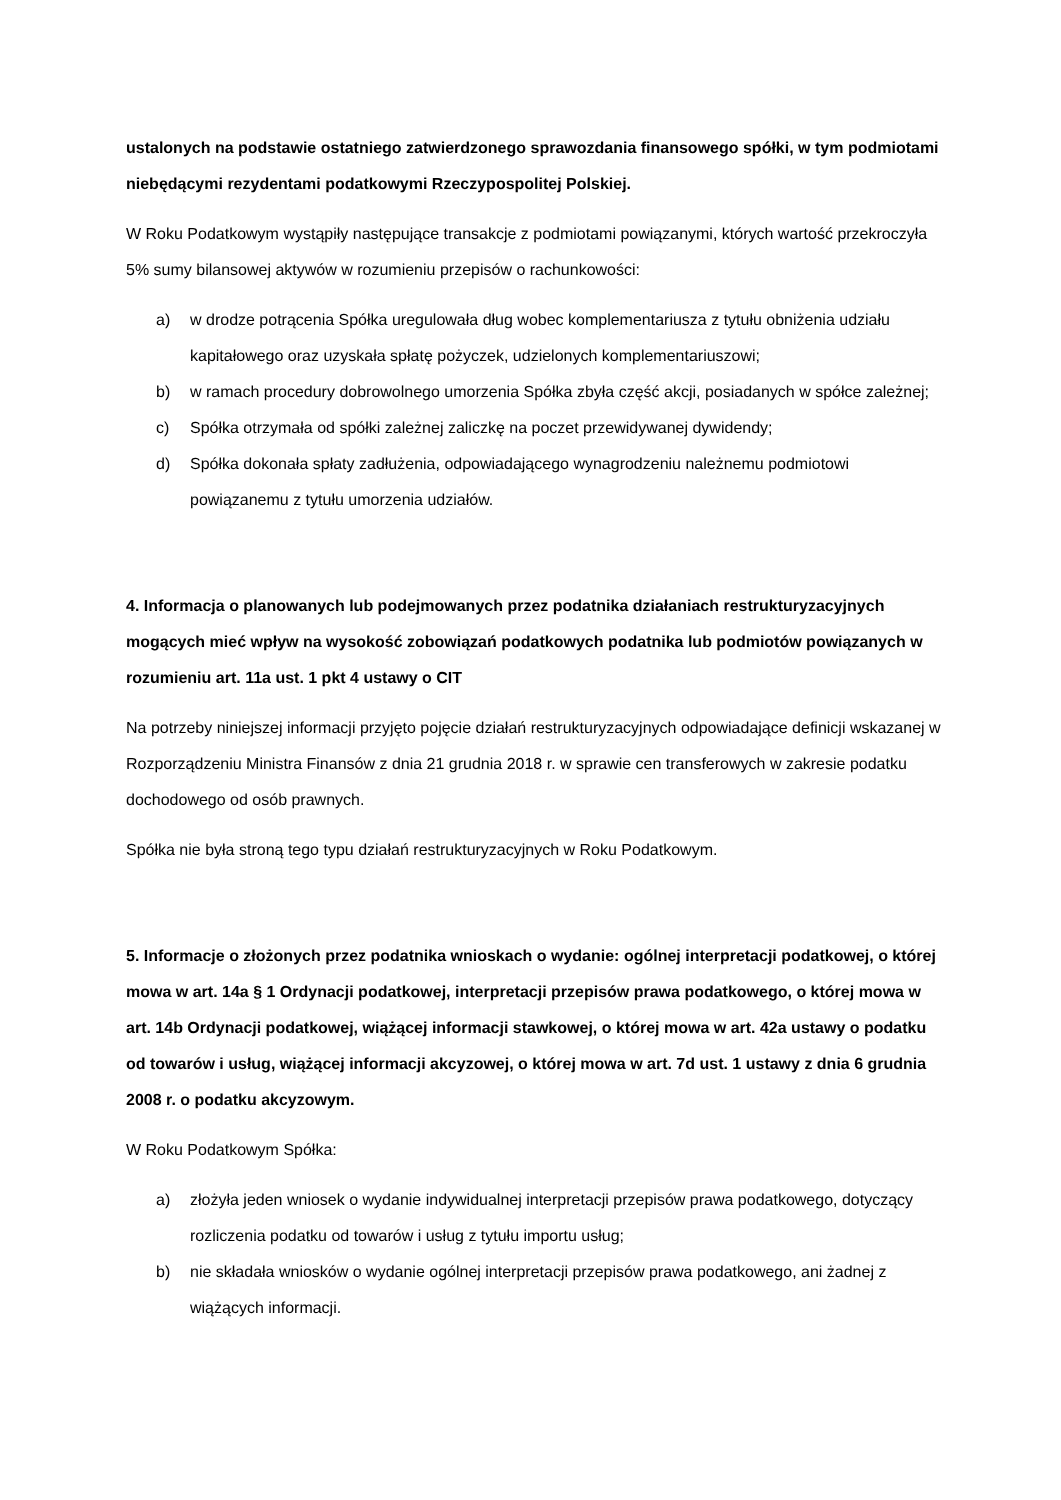ustalonych na podstawie ostatniego zatwierdzonego sprawozdania finansowego spółki, w tym podmiotami niebędącymi rezydentami podatkowymi Rzeczypospolitej Polskiej.
W Roku Podatkowym wystąpiły następujące transakcje z podmiotami powiązanymi, których wartość przekroczyła 5% sumy bilansowej aktywów w rozumieniu przepisów o rachunkowości:
a) w drodze potrącenia Spółka uregulowała dług wobec komplementariusza z tytułu obniżenia udziału kapitałowego oraz uzyskała spłatę pożyczek, udzielonych komplementariuszowi;
b) w ramach procedury dobrowolnego umorzenia Spółka zbyła część akcji, posiadanych w spółce zależnej;
c) Spółka otrzymała od spółki zależnej zaliczkę na poczet przewidywanej dywidendy;
d) Spółka dokonała spłaty zadłużenia, odpowiadającego wynagrodzeniu należnemu podmiotowi powiązanemu z tytułu umorzenia udziałów.
4. Informacja o planowanych lub podejmowanych przez podatnika działaniach restrukturyzacyjnych mogących mieć wpływ na wysokość zobowiązań podatkowych podatnika lub podmiotów powiązanych w rozumieniu art. 11a ust. 1 pkt 4 ustawy o CIT
Na potrzeby niniejszej informacji przyjęto pojęcie działań restrukturyzacyjnych odpowiadające definicji wskazanej w Rozporządzeniu Ministra Finansów z dnia 21 grudnia 2018 r. w sprawie cen transferowych w zakresie podatku dochodowego od osób prawnych.
Spółka nie była stroną tego typu działań restrukturyzacyjnych w Roku Podatkowym.
5. Informacje o złożonych przez podatnika wnioskach o wydanie: ogólnej interpretacji podatkowej, o której mowa w art. 14a § 1 Ordynacji podatkowej, interpretacji przepisów prawa podatkowego, o której mowa w art. 14b Ordynacji podatkowej, wiążącej informacji stawkowej, o której mowa w art. 42a ustawy o podatku od towarów i usług, wiążącej informacji akcyzowej, o której mowa w art. 7d ust. 1 ustawy z dnia 6 grudnia 2008 r. o podatku akcyzowym.
W Roku Podatkowym Spółka:
a) złożyła jeden wniosek o wydanie indywidualnej interpretacji przepisów prawa podatkowego, dotyczący rozliczenia podatku od towarów i usług z tytułu importu usług;
b) nie składała wniosków o wydanie ogólnej interpretacji przepisów prawa podatkowego, ani żadnej z wiążących informacji.